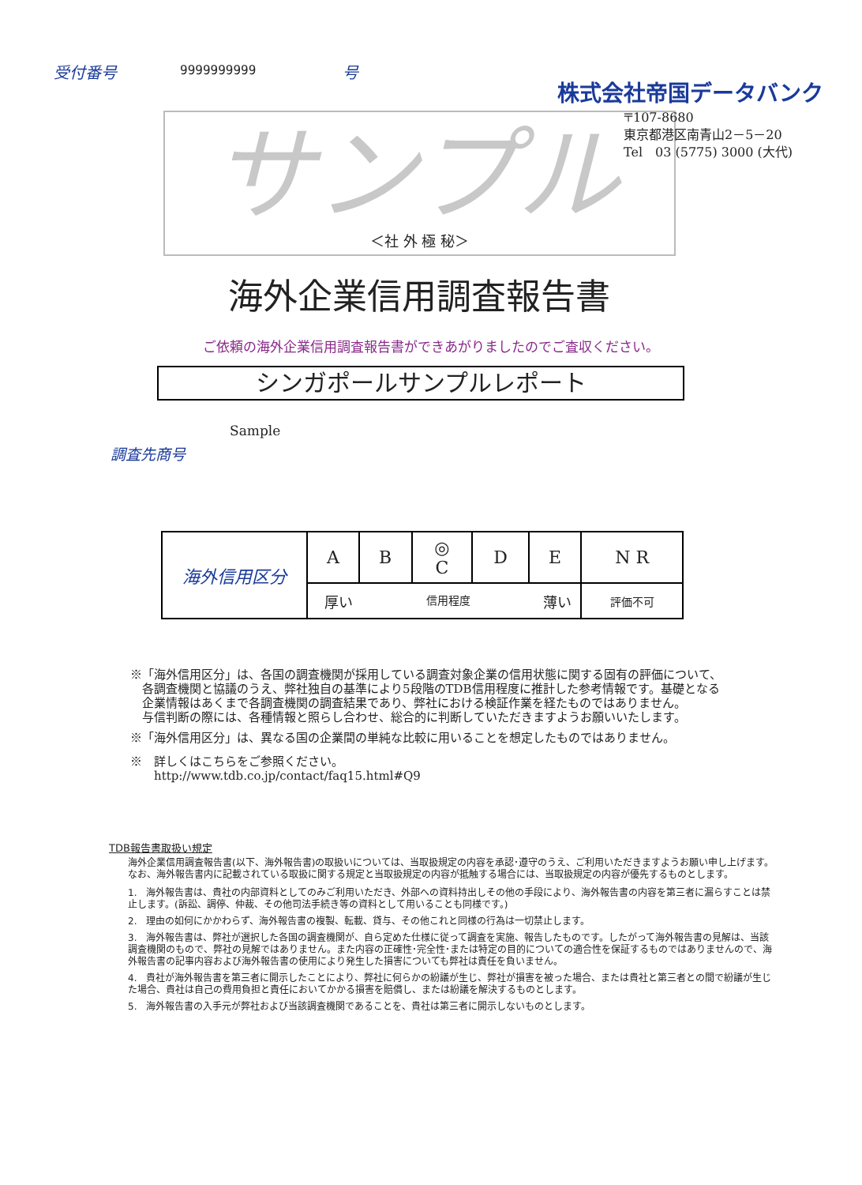受付番号 9999999999 号
株式会社帝国データバンク
サンプル
＜社 外 極 秘＞
〒107-8680
東京都港区南青山2－5－20
Tel　03 (5775) 3000 (大代)
海外企業信用調査報告書
ご依頼の海外企業信用調査報告書ができあがりましたのでご査収ください。
シンガポールサンプルレポート
Sample
調査先商号
| 海外信用区分 | A | B | ◎ C | D | E | N R |
| | 厚い 信用程度 薄い | | | | | 評価不可 |
※「海外信用区分」は、各国の調査機関が採用している調査対象企業の信用状態に関する固有の評価について、
　各調査機関と協議のうえ、弊社独自の基準により5段階のTDB信用程度に推計した参考情報です。基礎となる
　企業情報はあくまで各調査機関の調査結果であり、弊社における検証作業を経たものではありません。
　与信判断の際には、各種情報と照らし合わせ、総合的に判断していただきますようお願いいたします。
※「海外信用区分」は、異なる国の企業間の単純な比較に用いることを想定したものではありません。
※　詳しくはこちらをご参照ください。
　　http://www.tdb.co.jp/contact/faq15.html#Q9
TDB報告書取扱い規定
海外企業信用調査報告書(以下、海外報告書)の取扱いについては、当取扱規定の内容を承認･遵守のうえ、ご利用いただきますようお願い申し上げます。なお、海外報告書内に記載されている取扱に関する規定と当取扱規定の内容が抵触する場合には、当取扱規定の内容が優先するものとします。
1.　海外報告書は、貴社の内部資料としてのみご利用いただき、外部への資料持出しその他の手段により、海外報告書の内容を第三者に漏らすことは禁止します。(訴訟、調停、仲裁、その他司法手続き等の資料として用いることも同様です。)
2.　理由の如何にかかわらず、海外報告書の複製、転載、貸与、その他これと同様の行為は一切禁止します。
3.　海外報告書は、弊社が選択した各国の調査機関が、自ら定めた仕様に従って調査を実施、報告したものです。したがって海外報告書の見解は、当該調査機関のもので、弊社の見解ではありません。また内容の正確性･完全性･または特定の目的についての適合性を保証するものではありませんので、海外報告書の記事内容および海外報告書の使用により発生した損害についても弊社は責任を負いません。
4.　貴社が海外報告書を第三者に開示したことにより、弊社に何らかの紛議が生じ、弊社が損害を被った場合、または貴社と第三者との間で紛議が生じた場合、貴社は自己の費用負担と責任においてかかる損害を賠償し、または紛議を解決するものとします。
5.　海外報告書の入手元が弊社および当該調査機関であることを、貴社は第三者に開示しないものとします。